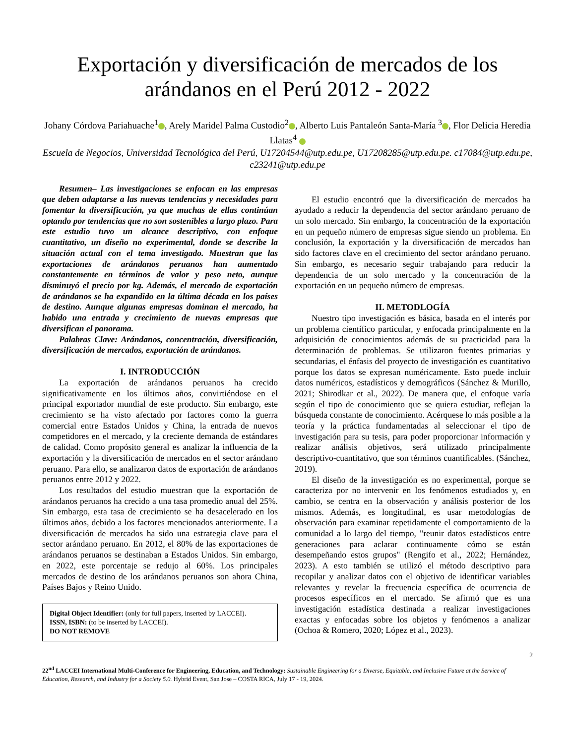Exportación y diversificación de mercados de los arándanos en el Perú 2012 - 2022
Johany Córdova Pariahuache<sup>1</sup> , Arely Maridel Palma Custodio<sup>2</sup> , Alberto Luis Pantaleón Santa-María <sup>3</sup> , Flor Delicia Heredia Llatas<sup>4</sup>
Escuela de Negocios, Universidad Tecnológica del Perú, U17204544@utp.edu.pe, U17208285@utp.edu.pe. c17084@utp.edu.pe, c23241@utp.edu.pe
Resumen– Las investigaciones se enfocan en las empresas que deben adaptarse a las nuevas tendencias y necesidades para fomentar la diversificación, ya que muchas de ellas continúan optando por tendencias que no son sostenibles a largo plazo. Para este estudio tuvo un alcance descriptivo, con enfoque cuantitativo, un diseño no experimental, donde se describe la situación actual con el tema investigado. Muestran que las exportaciones de arándanos peruanos han aumentado constantemente en términos de valor y peso neto, aunque disminuyó el precio por kg. Además, el mercado de exportación de arándanos se ha expandido en la última década en los países de destino. Aunque algunas empresas dominan el mercado, ha habido una entrada y crecimiento de nuevas empresas que diversifican el panorama.
Palabras Clave: Arándanos, concentración, diversificación, diversificación de mercados, exportación de arándanos.
I. INTRODUCCIÓN
La exportación de arándanos peruanos ha crecido significativamente en los últimos años, convirtiéndose en el principal exportador mundial de este producto. Sin embargo, este crecimiento se ha visto afectado por factores como la guerra comercial entre Estados Unidos y China, la entrada de nuevos competidores en el mercado, y la creciente demanda de estándares de calidad. Como propósito general es analizar la influencia de la exportación y la diversificación de mercados en el sector arándano peruano. Para ello, se analizaron datos de exportación de arándanos peruanos entre 2012 y 2022.
Los resultados del estudio muestran que la exportación de arándanos peruanos ha crecido a una tasa promedio anual del 25%. Sin embargo, esta tasa de crecimiento se ha desacelerado en los últimos años, debido a los factores mencionados anteriormente. La diversificación de mercados ha sido una estrategia clave para el sector arándano peruano. En 2012, el 80% de las exportaciones de arándanos peruanos se destinaban a Estados Unidos. Sin embargo, en 2022, este porcentaje se redujo al 60%. Los principales mercados de destino de los arándanos peruanos son ahora China, Países Bajos y Reino Unido.
Digital Object Identifier: (only for full papers, inserted by LACCEI).
ISSN, ISBN: (to be inserted by LACCEI).
DO NOT REMOVE
El estudio encontró que la diversificación de mercados ha ayudado a reducir la dependencia del sector arándano peruano de un solo mercado. Sin embargo, la concentración de la exportación en un pequeño número de empresas sigue siendo un problema. En conclusión, la exportación y la diversificación de mercados han sido factores clave en el crecimiento del sector arándano peruano. Sin embargo, es necesario seguir trabajando para reducir la dependencia de un solo mercado y la concentración de la exportación en un pequeño número de empresas.
II. METODLOGÍA
Nuestro tipo investigación es básica, basada en el interés por un problema científico particular, y enfocada principalmente en la adquisición de conocimientos además de su practicidad para la determinación de problemas. Se utilizaron fuentes primarias y secundarias, el énfasis del proyecto de investigación es cuantitativo porque los datos se expresan numéricamente. Esto puede incluir datos numéricos, estadísticos y demográficos (Sánchez & Murillo, 2021; Shirodkar et al., 2022). De manera que, el enfoque varía según el tipo de conocimiento que se quiera estudiar, reflejan la búsqueda constante de conocimiento. Acérquese lo más posible a la teoría y la práctica fundamentadas al seleccionar el tipo de investigación para su tesis, para poder proporcionar información y realizar análisis objetivos, será utilizado principalmente descriptivo-cuantitativo, que son términos cuantificables. (Sánchez, 2019).
El diseño de la investigación es no experimental, porque se caracteriza por no intervenir en los fenómenos estudiados y, en cambio, se centra en la observación y análisis posterior de los mismos. Además, es longitudinal, es usar metodologías de observación para examinar repetidamente el comportamiento de la comunidad a lo largo del tiempo, "reunir datos estadísticos entre generaciones para aclarar continuamente cómo se están desempeñando estos grupos" (Rengifo et al., 2022; Hernández, 2023). A esto también se utilizó el método descriptivo para recopilar y analizar datos con el objetivo de identificar variables relevantes y revelar la frecuencia específica de ocurrencia de procesos específicos en el mercado. Se afirmó que es una investigación estadística destinada a realizar investigaciones exactas y enfocadas sobre los objetos y fenómenos a analizar (Ochoa & Romero, 2020; López et al., 2023).
2
22<sup>nd</sup> LACCEI International Multi-Conference for Engineering, Education, and Technology: Sustainable Engineering for a Diverse, Equitable, and Inclusive Future at the Service of Education, Research, and Industry for a Society 5.0. Hybrid Event, San Jose – COSTA RICA, July 17 - 19, 2024.